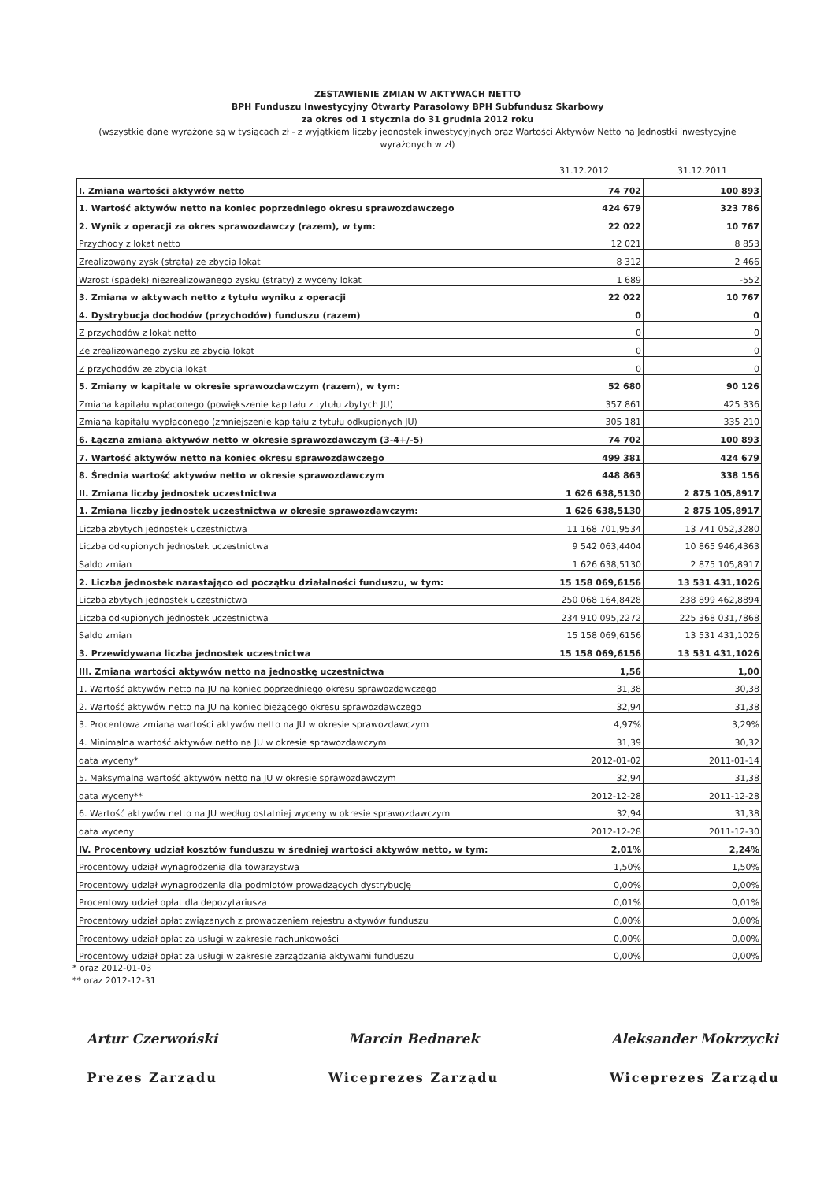ZESTAWIENIE ZMIAN W AKTYWACH NETTO
BPH Funduszu Inwestycyjny Otwarty Parasolowy BPH Subfundusz Skarbowy
za okres od 1 stycznia do 31 grudnia 2012 roku
(wszystkie dane wyrażone są w tysiącach zł - z wyjątkiem liczby jednostek inwestycyjnych oraz Wartości Aktywów Netto na Jednostki inwestycyjne
wyrażonych w zł)
| | 31.12.2012 | 31.12.2011 |
| --- | --- | --- |
| I. Zmiana wartości aktywów netto | 74 702 | 100 893 |
| 1. Wartość aktywów netto na koniec poprzedniego okresu sprawozdawczego | 424 679 | 323 786 |
| 2. Wynik z operacji za okres sprawozdawczy (razem), w tym: | 22 022 | 10 767 |
| Przychody z lokat netto | 12 021 | 8 853 |
| Zrealizowany zysk (strata) ze zbycia lokat | 8 312 | 2 466 |
| Wzrost (spadek) niezrealizowanego zysku (straty) z wyceny lokat | 1 689 | -552 |
| 3. Zmiana w aktywach netto z tytułu wyniku z operacji | 22 022 | 10 767 |
| 4. Dystrybucja dochodów (przychodów) funduszu (razem) | 0 | 0 |
| Z przychodów z lokat netto | 0 | 0 |
| Ze zrealizowanego zysku ze zbycia lokat | 0 | 0 |
| Z przychodów ze zbycia lokat | 0 | 0 |
| 5. Zmiany w kapitale w okresie sprawozdawczym (razem), w tym: | 52 680 | 90 126 |
| Zmiana kapitału wpłaconego (powiększenie kapitału z tytułu zbytych JU) | 357 861 | 425 336 |
| Zmiana kapitału wypłaconego (zmniejszenie kapitału z tytułu odkupionych JU) | 305 181 | 335 210 |
| 6. Łączna zmiana aktywów netto w okresie sprawozdawczym (3-4+/-5) | 74 702 | 100 893 |
| 7. Wartość aktywów netto na koniec okresu sprawozdawczego | 499 381 | 424 679 |
| 8. Średnia wartość aktywów netto w okresie sprawozdawczym | 448 863 | 338 156 |
| II. Zmiana liczby jednostek uczestnictwa | 1 626 638,5130 | 2 875 105,8917 |
| 1. Zmiana liczby jednostek uczestnictwa w okresie sprawozdawczym: | 1 626 638,5130 | 2 875 105,8917 |
| Liczba zbytych jednostek uczestnictwa | 11 168 701,9534 | 13 741 052,3280 |
| Liczba odkupionych jednostek uczestnictwa | 9 542 063,4404 | 10 865 946,4363 |
| Saldo zmian | 1 626 638,5130 | 2 875 105,8917 |
| 2. Liczba jednostek narastająco od początku działalności funduszu, w tym: | 15 158 069,6156 | 13 531 431,1026 |
| Liczba zbytych jednostek uczestnictwa | 250 068 164,8428 | 238 899 462,8894 |
| Liczba odkupionych jednostek uczestnictwa | 234 910 095,2272 | 225 368 031,7868 |
| Saldo zmian | 15 158 069,6156 | 13 531 431,1026 |
| 3. Przewidywana liczba jednostek uczestnictwa | 15 158 069,6156 | 13 531 431,1026 |
| III. Zmiana wartości aktywów netto na jednostkę uczestnictwa | 1,56 | 1,00 |
| 1. Wartość aktywów netto na JU na koniec poprzedniego okresu sprawozdawczego | 31,38 | 30,38 |
| 2. Wartość aktywów netto na JU na koniec bieżącego okresu sprawozdawczego | 32,94 | 31,38 |
| 3. Procentowa zmiana wartości aktywów netto na JU w okresie sprawozdawczym | 4,97% | 3,29% |
| 4. Minimalna wartość aktywów netto na JU w okresie sprawozdawczym | 31,39 | 30,32 |
| data wyceny* | 2012-01-02 | 2011-01-14 |
| 5. Maksymalna wartość aktywów netto na JU w okresie sprawozdawczym | 32,94 | 31,38 |
| data wyceny** | 2012-12-28 | 2011-12-28 |
| 6. Wartość aktywów netto na JU według ostatniej wyceny w okresie sprawozdawczym | 32,94 | 31,38 |
| data wyceny | 2012-12-28 | 2011-12-30 |
| IV. Procentowy udział kosztów funduszu w średniej wartości aktywów netto, w tym: | 2,01% | 2,24% |
| Procentowy udział wynagrodzenia dla towarzystwa | 1,50% | 1,50% |
| Procentowy udział wynagrodzenia dla podmiotów prowadzących dystrybucję | 0,00% | 0,00% |
| Procentowy udział opłat dla depozytariusza | 0,01% | 0,01% |
| Procentowy udział opłat związanych z prowadzeniem rejestru aktywów funduszu | 0,00% | 0,00% |
| Procentowy udział opłat za usługi w zakresie rachunkowości | 0,00% | 0,00% |
| Procentowy udział opłat za usługi w zakresie zarządzania aktywami funduszu | 0,00% | 0,00% |
* oraz 2012-01-03
** oraz 2012-12-31
Artur Czerwoński
Prezes Zarządu
Marcin Bednarek
Wiceprezes Zarządu
Aleksander Mokrzycki
Wiceprezes Zarządu